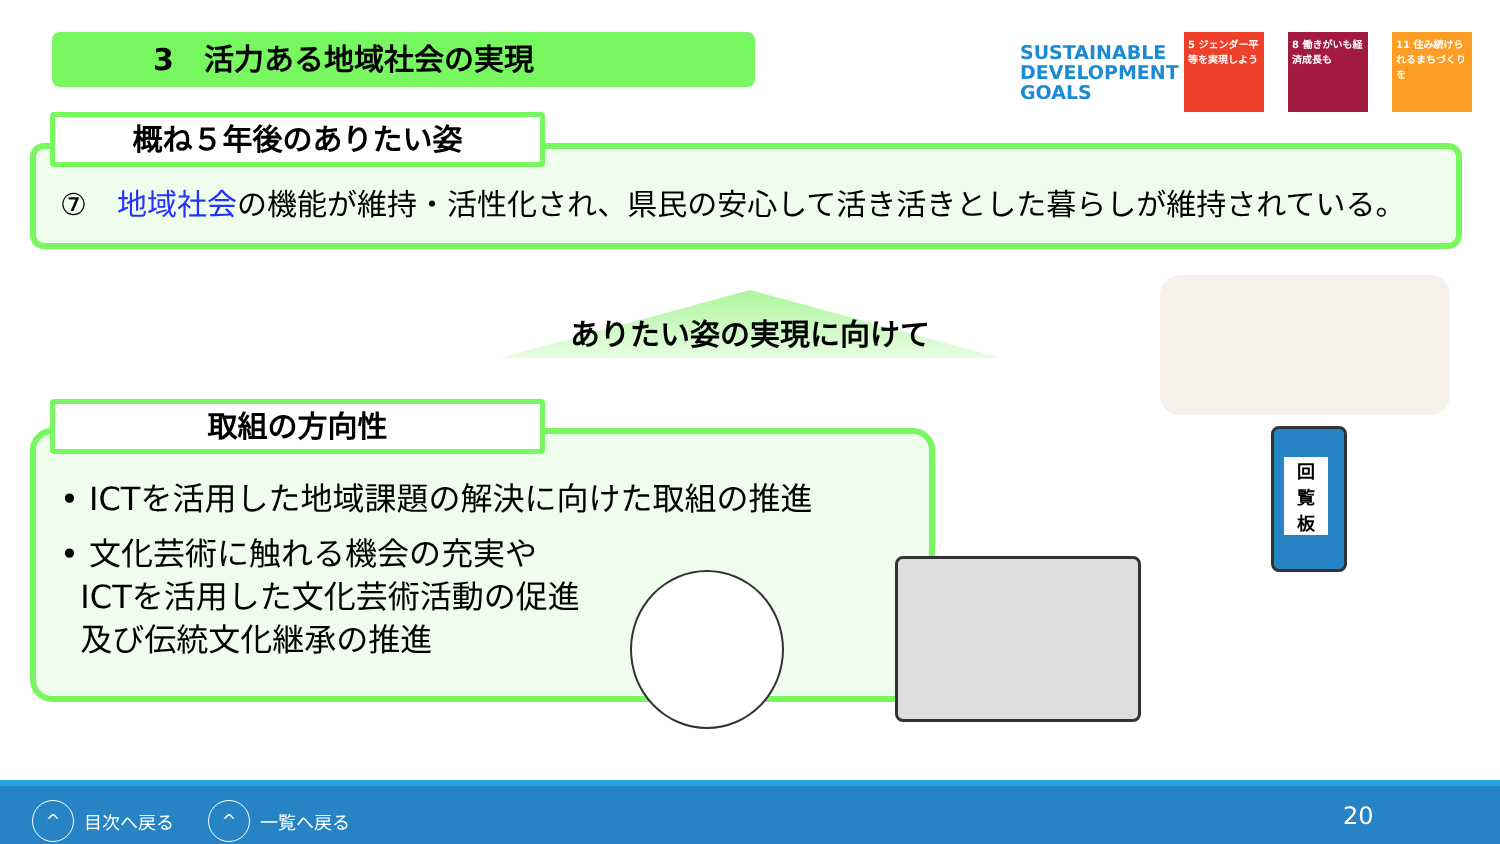3　活力ある地域社会の実現
SUSTAINABLE DEVELOPMENT GOALS
5 ジェンダー平等を実現しよう
8 働きがいも経済成長も
11 住み続けられるまちづくりを
概ね５年後のありたい姿
⑦　地域社会の機能が維持・活性化され、県民の安心して活き活きとした暮らしが維持されている。
ありたい姿の実現に向けて
取組の方向性
• ICTを活用した地域課題の解決に向けた取組の推進
• 文化芸術に触れる機会の充実や
ICTを活用した文化芸術活動の促進
及び伝統文化継承の推進
回
覧
板
^
目次へ戻る
^
一覧へ戻る
20